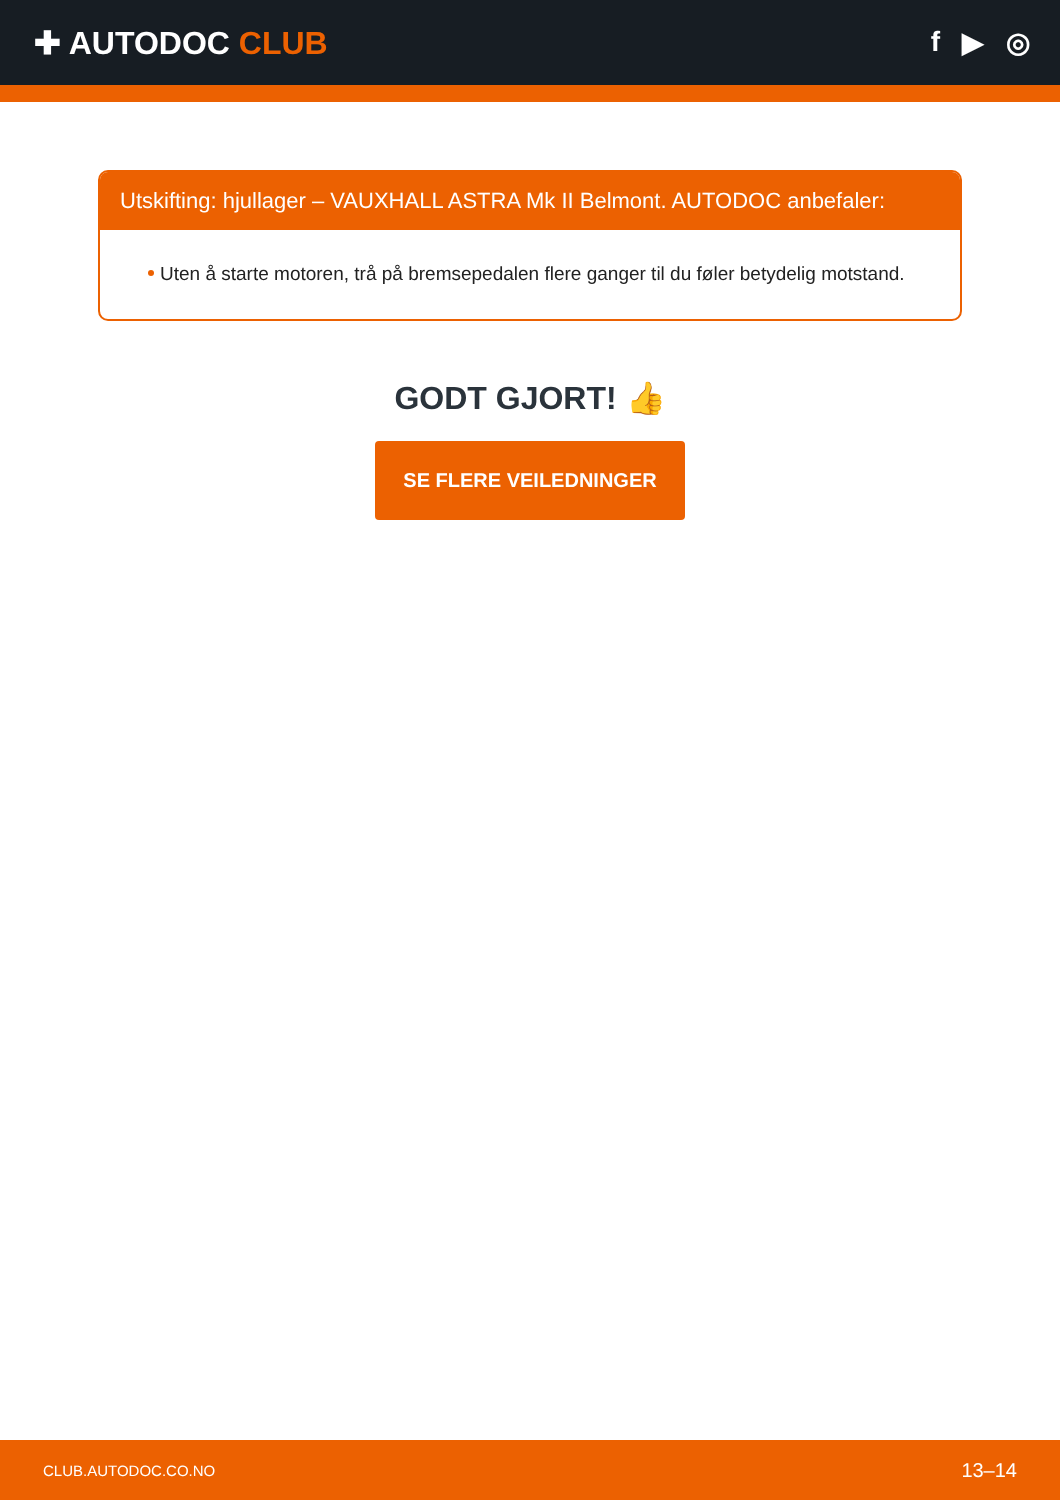✚ AUTODOC CLUB f ▶ ◎
Utskifting: hjullager – VAUXHALL ASTRA Mk II Belmont. AUTODOC anbefaler:
Uten å starte motoren, trå på bremsepedalen flere ganger til du føler betydelig motstand.
GODT GJORT! 👍
SE FLERE VEILEDNINGER
CLUB.AUTODOC.CO.NO 13–14